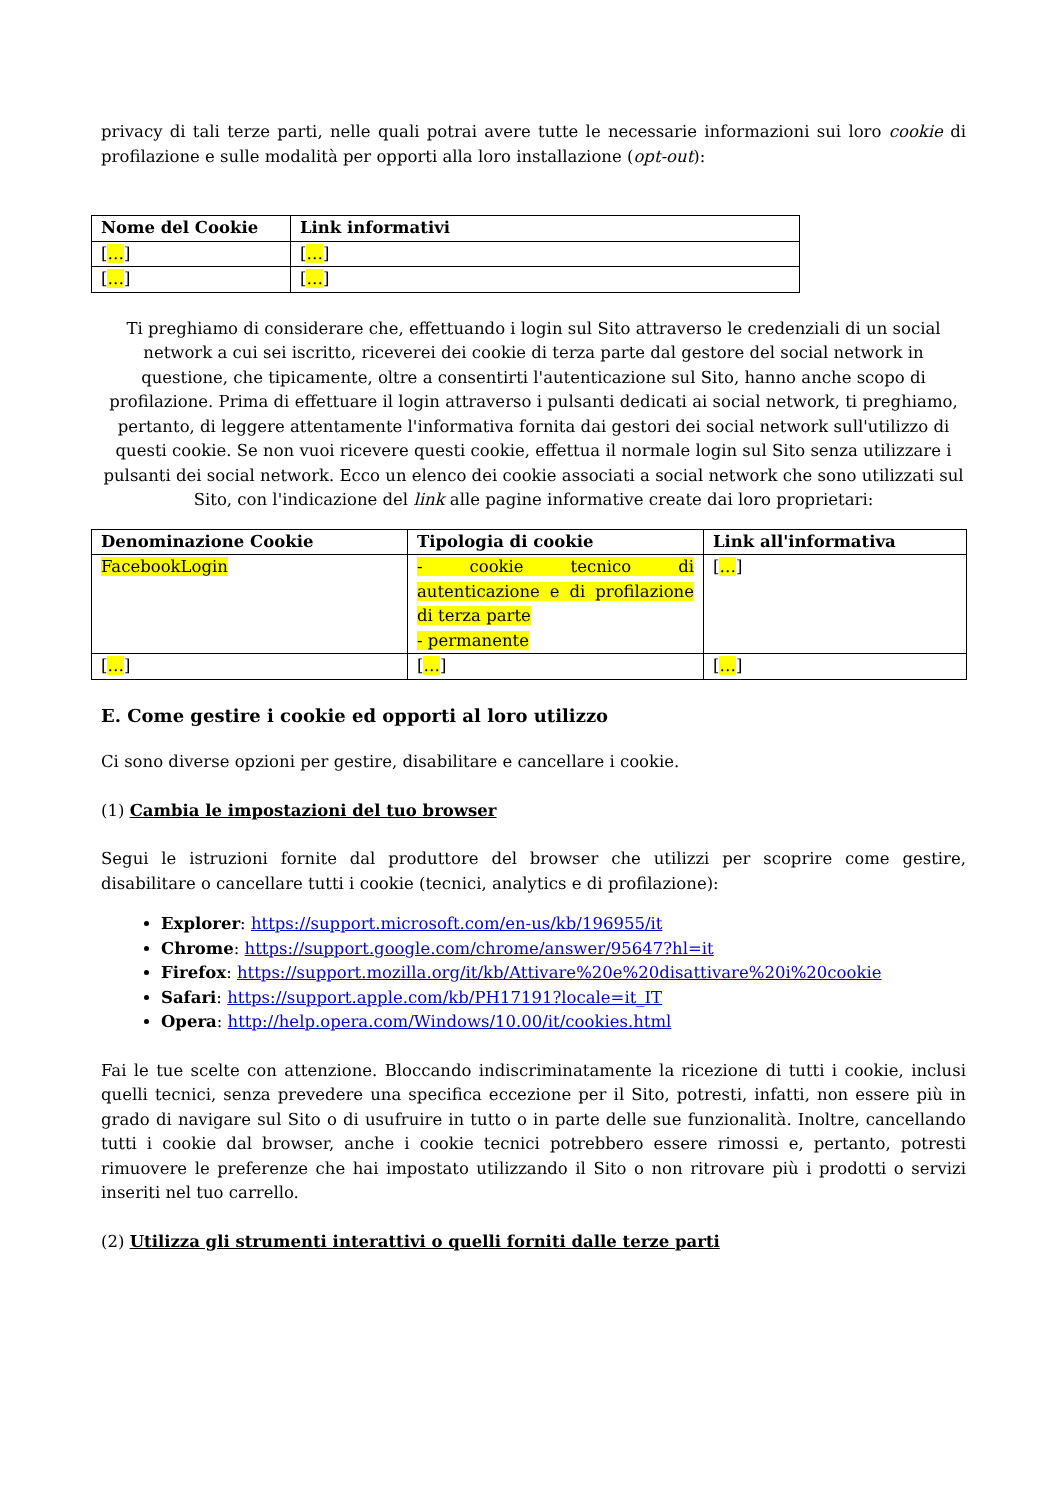privacy di tali terze parti, nelle quali potrai avere tutte le necessarie informazioni sui loro cookie di profilazione e sulle modalità per opporti alla loro installazione (opt-out):
| Nome del Cookie | Link informativi |
| --- | --- |
| [ … ] | [ … ] |
| [ … ] | [ … ] |
Ti preghiamo di considerare che, effettuando i login sul Sito attraverso le credenziali di un social network a cui sei iscritto, riceverei dei cookie di terza parte dal gestore del social network in questione, che tipicamente, oltre a consentirti l'autenticazione sul Sito, hanno anche scopo di profilazione. Prima di effettuare il login attraverso i pulsanti dedicati ai social network, ti preghiamo, pertanto, di leggere attentamente l'informativa fornita dai gestori dei social network sull'utilizzo di questi cookie. Se non vuoi ricevere questi cookie, effettua il normale login sul Sito senza utilizzare i pulsanti dei social network. Ecco un elenco dei cookie associati a social network che sono utilizzati sul Sito, con l'indicazione del link alle pagine informative create dai loro proprietari:
| Denominazione Cookie | Tipologia di cookie | Link all'informativa |
| --- | --- | --- |
| FacebookLogin | - cookie tecnico di autenticazione e di profilazione di terza parte - permanente | [ … ] |
| [ … ] | [ … ] | [ … ] |
E. Come gestire i cookie ed opporti al loro utilizzo
Ci sono diverse opzioni per gestire, disabilitare e cancellare i cookie.
(1) Cambia le impostazioni del tuo browser
Segui le istruzioni fornite dal produttore del browser che utilizzi per scoprire come gestire, disabilitare o cancellare tutti i cookie (tecnici, analytics e di profilazione):
Explorer: https://support.microsoft.com/en-us/kb/196955/it
Chrome: https://support.google.com/chrome/answer/95647?hl=it
Firefox: https://support.mozilla.org/it/kb/Attivare%20e%20disattivare%20i%20cookie
Safari: https://support.apple.com/kb/PH17191?locale=it_IT
Opera: http://help.opera.com/Windows/10.00/it/cookies.html
Fai le tue scelte con attenzione. Bloccando indiscriminatamente la ricezione di tutti i cookie, inclusi quelli tecnici, senza prevedere una specifica eccezione per il Sito, potresti, infatti, non essere più in grado di navigare sul Sito o di usufruire in tutto o in parte delle sue funzionalità. Inoltre, cancellando tutti i cookie dal browser, anche i cookie tecnici potrebbero essere rimossi e, pertanto, potresti rimuovere le preferenze che hai impostato utilizzando il Sito o non ritrovare più i prodotti o servizi inseriti nel tuo carrello.
(2) Utilizza gli strumenti interattivi o quelli forniti dalle terze parti